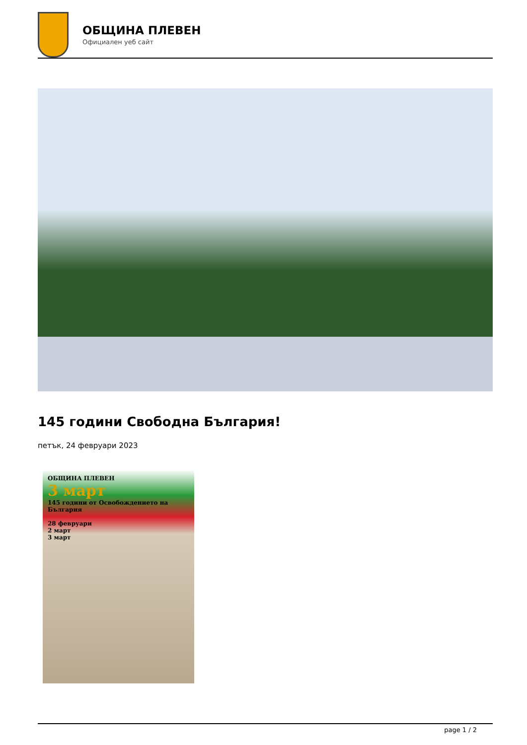ОБЩИНА ПЛЕВЕН
Официален уеб сайт
145 години Свободна България!
петък, 24 февруари 2023
ОБЩИНА ПЛЕВЕН
3 март
145 години от Освобождението на България
28 февруари
2 март
3 март
page 1 / 2